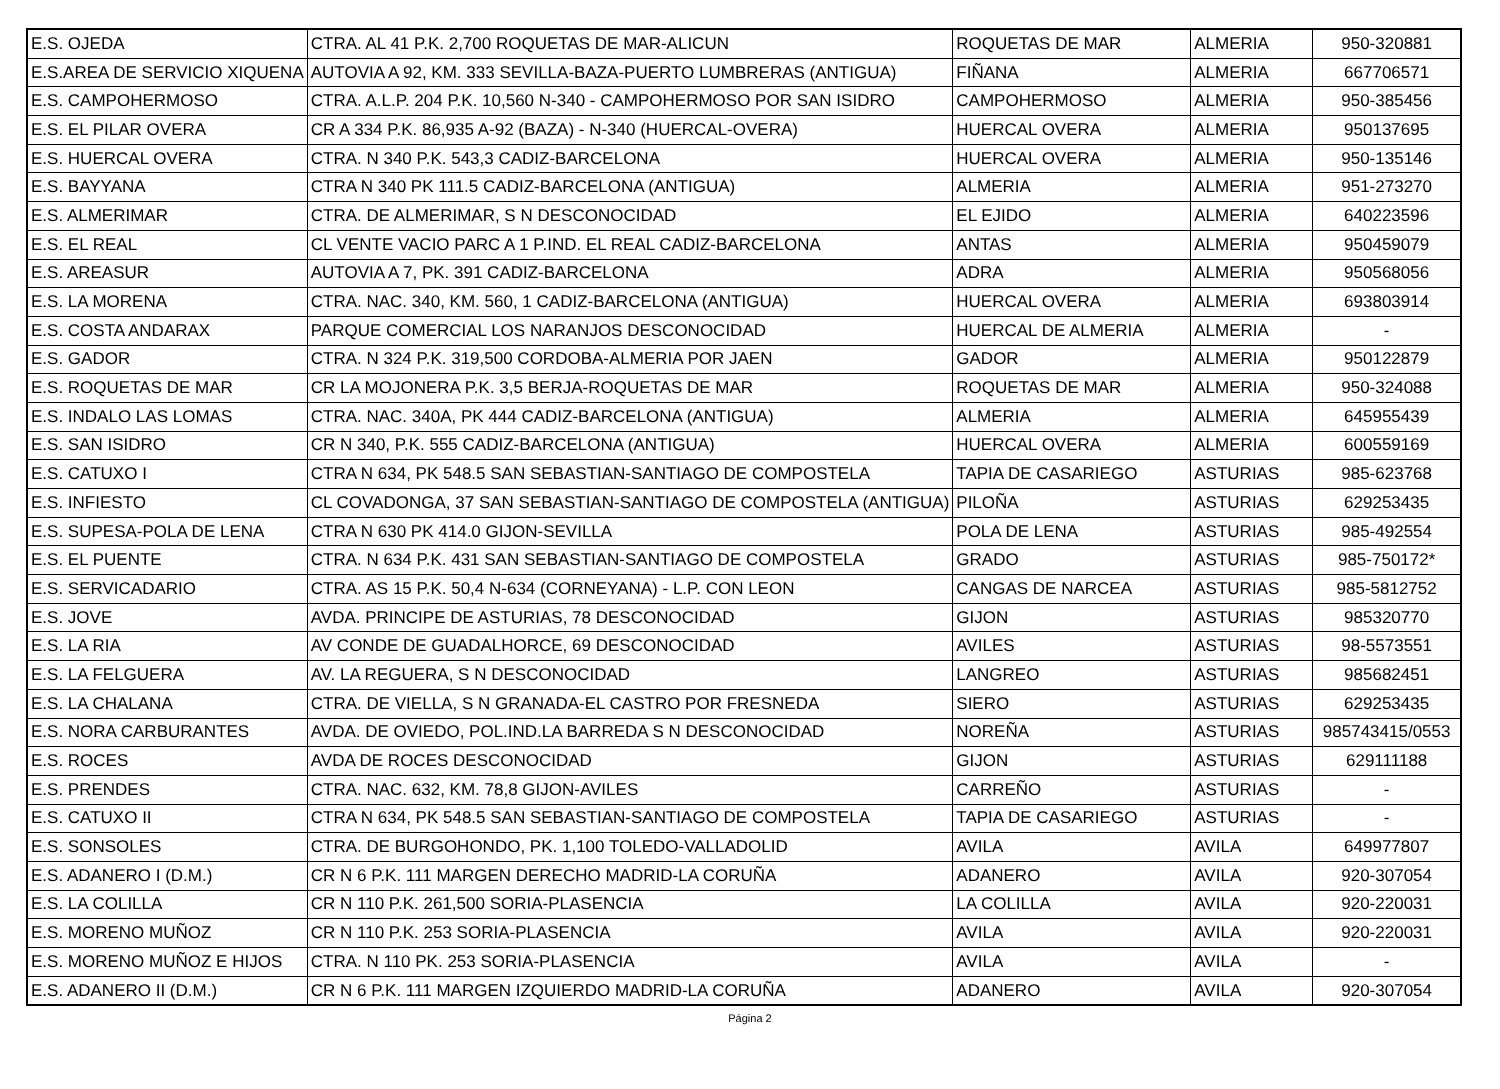| E.S. OJEDA | CTRA. AL 41 P.K. 2,700 ROQUETAS DE MAR-ALICUN | ROQUETAS DE MAR | ALMERIA | 950-320881 |
| E.S.AREA DE SERVICIO XIQUENA | AUTOVIA A 92, KM. 333 SEVILLA-BAZA-PUERTO LUMBRERAS (ANTIGUA) | FIÑANA | ALMERIA | 667706571 |
| E.S. CAMPOHERMOSO | CTRA. A.L.P. 204 P.K. 10,560 N-340 - CAMPOHERMOSO POR SAN ISIDRO | CAMPOHERMOSO | ALMERIA | 950-385456 |
| E.S. EL PILAR OVERA | CR A 334 P.K. 86,935 A-92 (BAZA) - N-340 (HUERCAL-OVERA) | HUERCAL OVERA | ALMERIA | 950137695 |
| E.S. HUERCAL OVERA | CTRA. N 340 P.K. 543,3 CADIZ-BARCELONA | HUERCAL OVERA | ALMERIA | 950-135146 |
| E.S. BAYYANA | CTRA N 340 PK 111.5 CADIZ-BARCELONA (ANTIGUA) | ALMERIA | ALMERIA | 951-273270 |
| E.S. ALMERIMAR | CTRA. DE ALMERIMAR, S N DESCONOCIDAD | EL EJIDO | ALMERIA | 640223596 |
| E.S. EL REAL | CL VENTE VACIO PARC A 1 P.IND. EL REAL CADIZ-BARCELONA | ANTAS | ALMERIA | 950459079 |
| E.S. AREASUR | AUTOVIA A 7, PK. 391 CADIZ-BARCELONA | ADRA | ALMERIA | 950568056 |
| E.S. LA MORENA | CTRA. NAC. 340, KM. 560, 1 CADIZ-BARCELONA (ANTIGUA) | HUERCAL OVERA | ALMERIA | 693803914 |
| E.S. COSTA ANDARAX | PARQUE COMERCIAL LOS NARANJOS DESCONOCIDAD | HUERCAL DE ALMERIA | ALMERIA | - |
| E.S. GADOR | CTRA. N 324 P.K. 319,500 CORDOBA-ALMERIA POR JAEN | GADOR | ALMERIA | 950122879 |
| E.S. ROQUETAS DE MAR | CR LA MOJONERA P.K. 3,5 BERJA-ROQUETAS DE MAR | ROQUETAS DE MAR | ALMERIA | 950-324088 |
| E.S. INDALO LAS LOMAS | CTRA. NAC. 340A, PK 444 CADIZ-BARCELONA (ANTIGUA) | ALMERIA | ALMERIA | 645955439 |
| E.S. SAN ISIDRO | CR N 340, P.K. 555 CADIZ-BARCELONA (ANTIGUA) | HUERCAL OVERA | ALMERIA | 600559169 |
| E.S. CATUXO I | CTRA N 634, PK 548.5 SAN SEBASTIAN-SANTIAGO DE COMPOSTELA | TAPIA DE CASARIEGO | ASTURIAS | 985-623768 |
| E.S. INFIESTO | CL COVADONGA, 37 SAN SEBASTIAN-SANTIAGO DE COMPOSTELA (ANTIGUA) | PILOÑA | ASTURIAS | 629253435 |
| E.S. SUPESA-POLA DE LENA | CTRA N 630 PK 414.0 GIJON-SEVILLA | POLA DE LENA | ASTURIAS | 985-492554 |
| E.S. EL PUENTE | CTRA. N 634 P.K. 431 SAN SEBASTIAN-SANTIAGO DE COMPOSTELA | GRADO | ASTURIAS | 985-750172* |
| E.S. SERVICADARIO | CTRA. AS 15 P.K. 50,4 N-634 (CORNEYANA) - L.P. CON LEON | CANGAS DE NARCEA | ASTURIAS | 985-5812752 |
| E.S. JOVE | AVDA. PRINCIPE DE ASTURIAS, 78 DESCONOCIDAD | GIJON | ASTURIAS | 985320770 |
| E.S. LA RIA | AV CONDE DE GUADALHORCE, 69 DESCONOCIDAD | AVILES | ASTURIAS | 98-5573551 |
| E.S. LA FELGUERA | AV. LA REGUERA, S N DESCONOCIDAD | LANGREO | ASTURIAS | 985682451 |
| E.S. LA CHALANA | CTRA. DE VIELLA, S N GRANADA-EL CASTRO POR FRESNEDA | SIERO | ASTURIAS | 629253435 |
| E.S. NORA CARBURANTES | AVDA. DE OVIEDO, POL.IND.LA BARREDA S N DESCONOCIDAD | NOREÑA | ASTURIAS | 985743415/0553 |
| E.S. ROCES | AVDA DE ROCES DESCONOCIDAD | GIJON | ASTURIAS | 629111188 |
| E.S. PRENDES | CTRA. NAC. 632, KM. 78,8 GIJON-AVILES | CARREÑO | ASTURIAS | - |
| E.S. CATUXO II | CTRA N 634, PK 548.5 SAN SEBASTIAN-SANTIAGO DE COMPOSTELA | TAPIA DE CASARIEGO | ASTURIAS | - |
| E.S. SONSOLES | CTRA. DE BURGOHONDO, PK. 1,100 TOLEDO-VALLADOLID | AVILA | AVILA | 649977807 |
| E.S. ADANERO I (D.M.) | CR N 6 P.K. 111 MARGEN DERECHO MADRID-LA CORUÑA | ADANERO | AVILA | 920-307054 |
| E.S. LA COLILLA | CR N 110 P.K. 261,500 SORIA-PLASENCIA | LA COLILLA | AVILA | 920-220031 |
| E.S. MORENO MUÑOZ | CR N 110 P.K. 253 SORIA-PLASENCIA | AVILA | AVILA | 920-220031 |
| E.S. MORENO MUÑOZ E HIJOS | CTRA. N 110 PK. 253 SORIA-PLASENCIA | AVILA | AVILA | - |
| E.S. ADANERO II (D.M.) | CR N 6 P.K. 111 MARGEN IZQUIERDO MADRID-LA CORUÑA | ADANERO | AVILA | 920-307054 |
Página 2